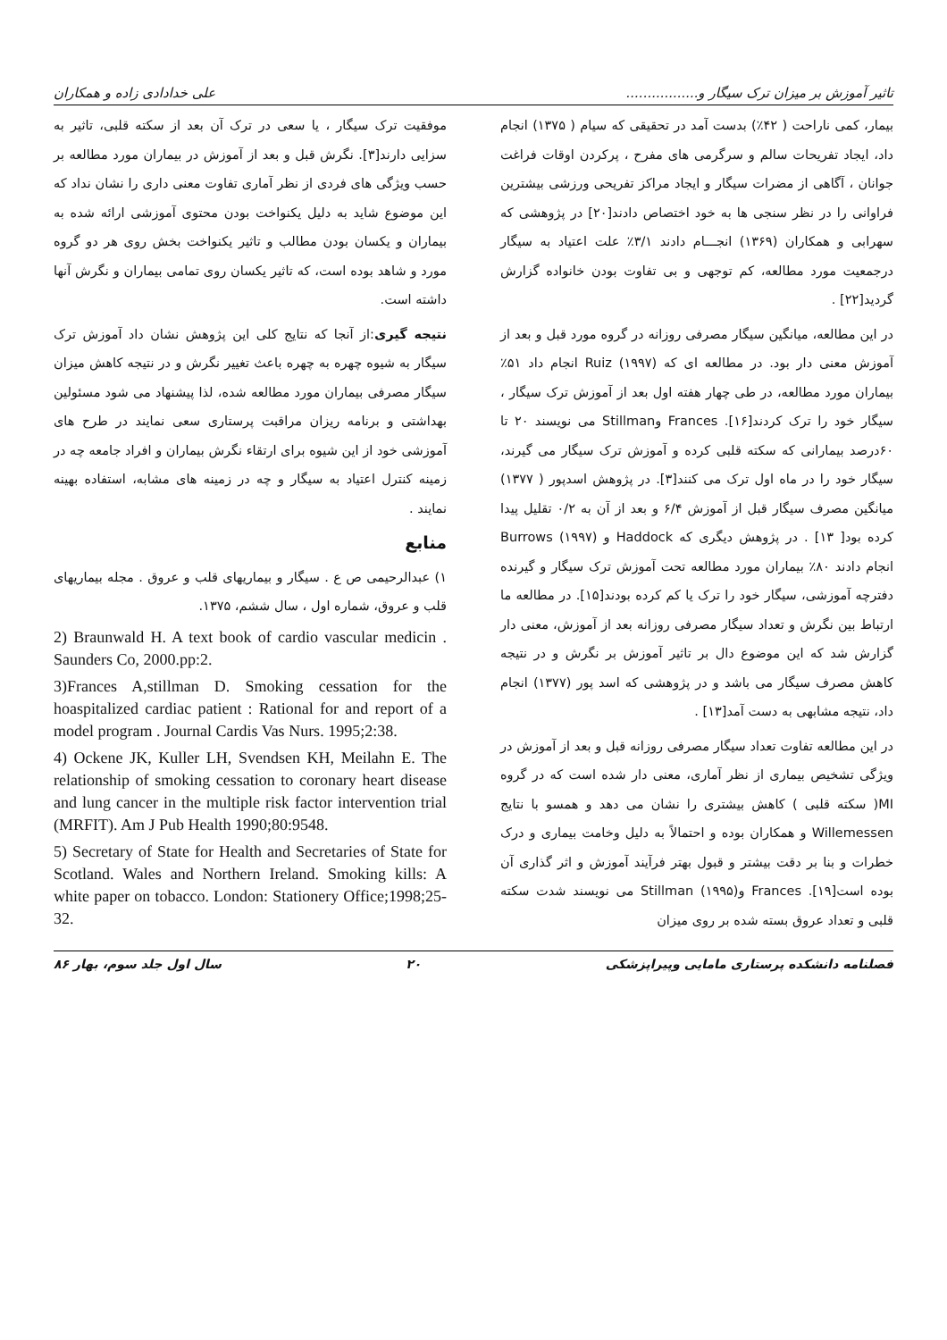تاثیر آموزش بر میزان ترک سیگار و................. علی خدادادی زاده و همکاران
بیمار، کمی ناراحت ( ۴۲٪) بدست آمد در تحقیقی که سیام ( ۱۳۷۵) انجام داد، ایجاد تفریحات سالم و سرگرمی های مفرح ، پرکردن اوقات فراغت جوانان ، آگاهی از مضرات سیگار و ایجاد مراکز تفریحی ورزشی بیشترین فراوانی را در نظر سنجی ها به خود اختصاص دادند[۲۰] در پژوهشی که سهرابی و همکاران (۱۳۶۹) انجـــام دادند ۳/۱٪ علت اعتیاد به سیگار درجمعیت مورد مطالعه، کم توجهی و بی تفاوت بودن خانواده گزارش گردید[۲۲] .
در این مطالعه، میانگین سیگار مصرفی روزانه در گروه مورد قبل و بعد از آموزش معنی دار بود. در مطالعه ای که Ruiz (۱۹۹۷) انجام داد ۵۱٪ بیماران مورد مطالعه، در طی چهار هفته اول بعد از آموزش ترک سیگار ، سیگار خود را ترک کردند[۱۶]. Frances وStillman می نویسند ۲۰ تا ۶۰درصد بیمارانی که سکته قلبی کرده و آموزش ترک سیگار می گیرند، سیگار خود را در ماه اول ترک می کنند[۳]. در پژوهش اسدپور ( ۱۳۷۷) میانگین مصرف سیگار قبل از آموزش ۶/۴ و بعد از آن به ۰/۲ تقلیل پیدا کرده بود[ ۱۳] . در پژوهش دیگری که Haddock و Burrows (۱۹۹۷) انجام دادند ۸۰٪ بیماران مورد مطالعه تحت آموزش ترک سیگار و گیرنده دفترچه آموزشی، سیگار خود را ترک یا کم کرده بودند[۱۵]. در مطالعه ما ارتباط بین نگرش و تعداد سیگار مصرفی روزانه بعد از آموزش، معنی دار گزارش شد که این موضوع دال بر تاثیر آموزش بر نگرش و در نتیجه کاهش مصرف سیگار می باشد و در پژوهشی که اسد پور (۱۳۷۷) انجام داد، نتیجه مشابهی به دست آمد[۱۳] .
در این مطالعه تفاوت تعداد سیگار مصرفی روزانه قبل و بعد از آموزش در ویژگی تشخیص بیماری از نظر آماری، معنی دار شده است که در گروه MI( سکته قلبی ) کاهش بیشتری را نشان می دهد و همسو با نتایج Willemessen و همکاران بوده و احتمالاً به دلیل وخامت بیماری و درک خطرات و بنا بر دقت بیشتر و قبول بهتر فرآیند آموزش و اثر گذاری آن بوده است[۱۹]. Frances وStillman (۱۹۹۵) می نویسند شدت سکته قلبی و تعداد عروق بسته شده بر روی میزان
موفقیت ترک سیگار ، یا سعی در ترک آن بعد از سکته قلبی، تاثیر به سزایی دارند[۳]. نگرش قبل و بعد از آموزش در بیماران مورد مطالعه بر حسب ویژگی های فردی از نظر آماری تفاوت معنی داری را نشان نداد که این موضوع شاید به دلیل یکنواخت بودن محتوی آموزشی ارائه شده به بیماران و یکسان بودن مطالب و تاثیر یکنواخت بخش روی هر دو گروه مورد و شاهد بوده است، که تاثیر یکسان روی تمامی بیماران و نگرش آنها داشته است.
نتیجه گیری:از آنجا که نتایج کلی این پژوهش نشان داد آموزش ترک سیگار به شیوه چهره به چهره باعث تغییر نگرش و در نتیجه کاهش میزان سیگار مصرفی بیماران مورد مطالعه شده، لذا پیشنهاد می شود مسئولین بهداشتی و برنامه ریزان مراقبت پرستاری سعی نمایند در طرح های آموزشی خود از این شیوه برای ارتقاء نگرش بیماران و افراد جامعه چه در زمینه کنترل اعتیاد به سیگار و چه در زمینه های مشابه، استفاده بهینه نمایند .
منابع
۱) عبدالرحیمی ص ع . سیگار و بیماریهای قلب و عروق . مجله بیماریهای قلب و عروق، شماره اول ، سال ششم، ۱۳۷۵.
2) Braunwald H. A text book of cardio vascular medicin . Saunders Co, 2000.pp:2.
3)Frances A,stillman D. Smoking cessation for the hoaspitalized cardiac patient : Rational for and report of a model program . Journal Cardis Vas Nurs. 1995;2:38.
4) Ockene JK, Kuller LH, Svendsen KH, Meilahn E. The relationship of smoking cessation to coronary heart disease and lung cancer in the multiple risk factor intervention trial (MRFIT). Am J Pub Health 1990;80:9548.
5) Secretary of State for Health and Secretaries of State for Scotland. Wales and Northern Ireland. Smoking kills: A white paper on tobacco. London: Stationery Office;1998;25-32.
فصلنامه دانشکده پرستاری مامایی وپیراپزشکی ۲۰ سال اول جلد سوم، بهار ۸۶